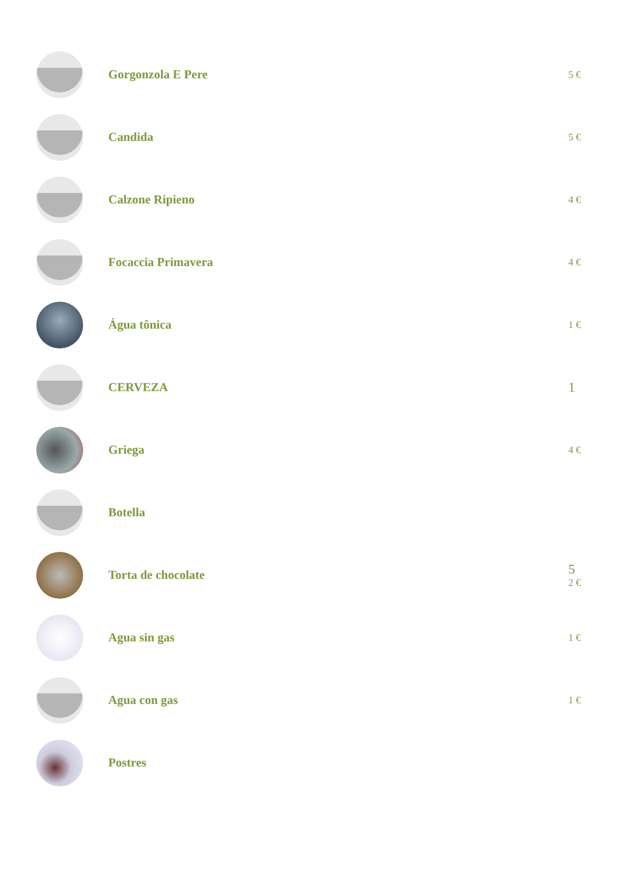Gorgonzola E Pere
5 €
Candida
5 €
Calzone Ripieno
4 €
Focaccia Primavera
4 €
Água tônica
1 €
CERVEZA 1
Griega
4 €
Botella
Torta de chocolate
5
2 €
Agua sin gas
1 €
Agua con gas
1 €
Postres